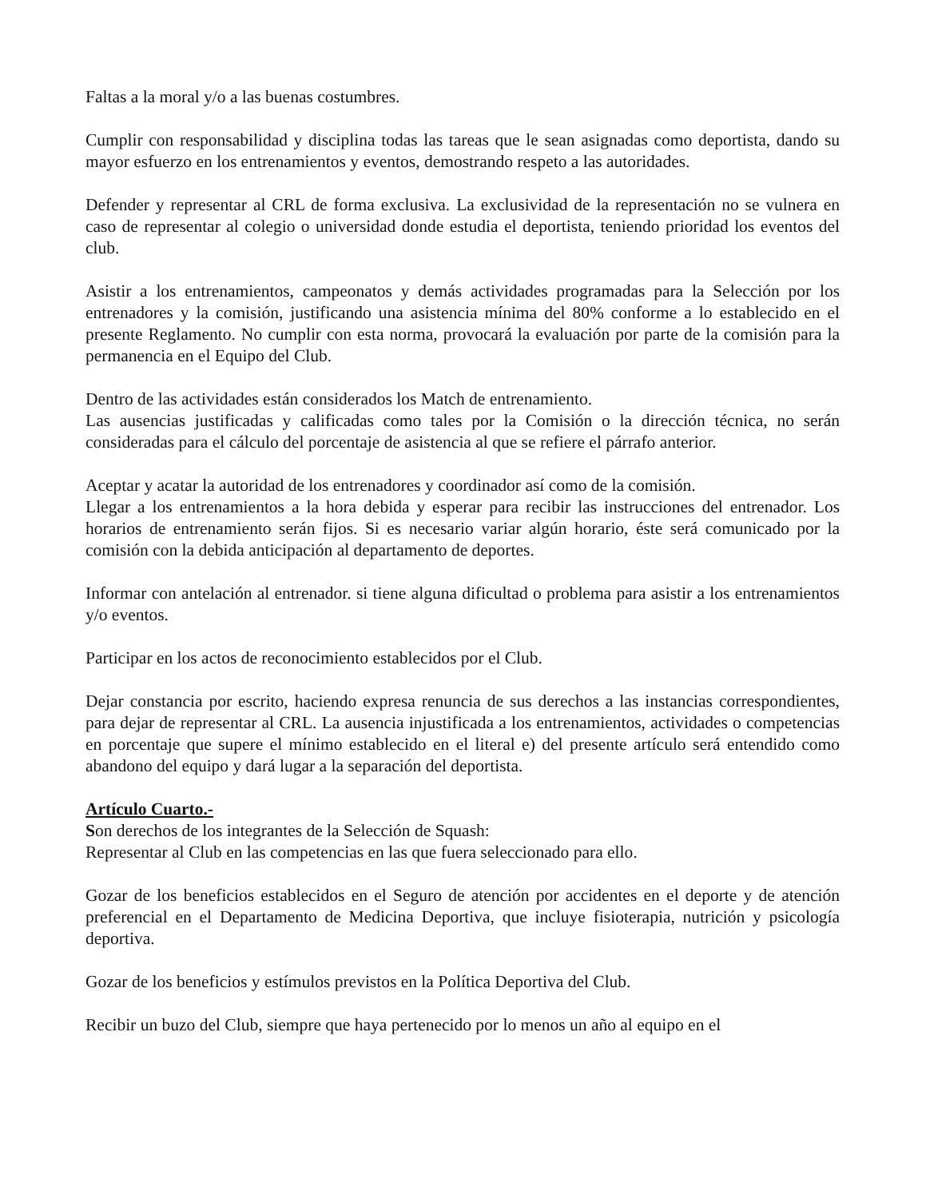Faltas a la moral y/o a las buenas costumbres.
Cumplir con responsabilidad y disciplina todas las tareas que le sean asignadas como deportista, dando su mayor esfuerzo en los entrenamientos y eventos, demostrando respeto a las autoridades.
Defender y representar al CRL de forma exclusiva. La exclusividad de la representación no se vulnera en caso de representar al colegio o universidad donde estudia el deportista, teniendo prioridad los eventos del club.
Asistir a los entrenamientos, campeonatos y demás actividades programadas para la Selección por los entrenadores y la comisión, justificando una asistencia mínima del 80% conforme a lo establecido en el presente Reglamento. No cumplir con esta norma, provocará la evaluación por parte de la comisión para la permanencia en el Equipo del Club.
Dentro de las actividades están considerados los Match de entrenamiento.
Las ausencias justificadas y calificadas como tales por la Comisión o la dirección técnica, no serán consideradas para el cálculo del porcentaje de asistencia al que se refiere el párrafo anterior.
Aceptar y acatar la autoridad de los entrenadores y coordinador así como de la comisión.
Llegar a los entrenamientos a la hora debida y esperar para recibir las instrucciones del entrenador. Los horarios de entrenamiento serán fijos. Si es necesario variar algún horario, éste será comunicado por la comisión con la debida anticipación al departamento de deportes.
Informar con antelación al entrenador. si tiene alguna dificultad o problema para asistir a los entrenamientos y/o eventos.
Participar en los actos de reconocimiento establecidos por el Club.
Dejar constancia por escrito, haciendo expresa renuncia de sus derechos a las instancias correspondientes, para dejar de representar al CRL. La ausencia injustificada a los entrenamientos, actividades o competencias en porcentaje que supere el mínimo establecido en el literal e) del presente artículo será entendido como abandono del equipo y dará lugar a la separación del deportista.
Artículo Cuarto.-
Son derechos de los integrantes de la Selección de Squash:
Representar al Club en las competencias en las que fuera seleccionado para ello.
Gozar de los beneficios establecidos en el Seguro de atención por accidentes en el deporte y de atención preferencial en el Departamento de Medicina Deportiva, que incluye fisioterapia, nutrición y psicología deportiva.
Gozar de los beneficios y estímulos previstos en la Política Deportiva del Club.
Recibir un buzo del Club, siempre que haya pertenecido por lo menos un año al equipo en el